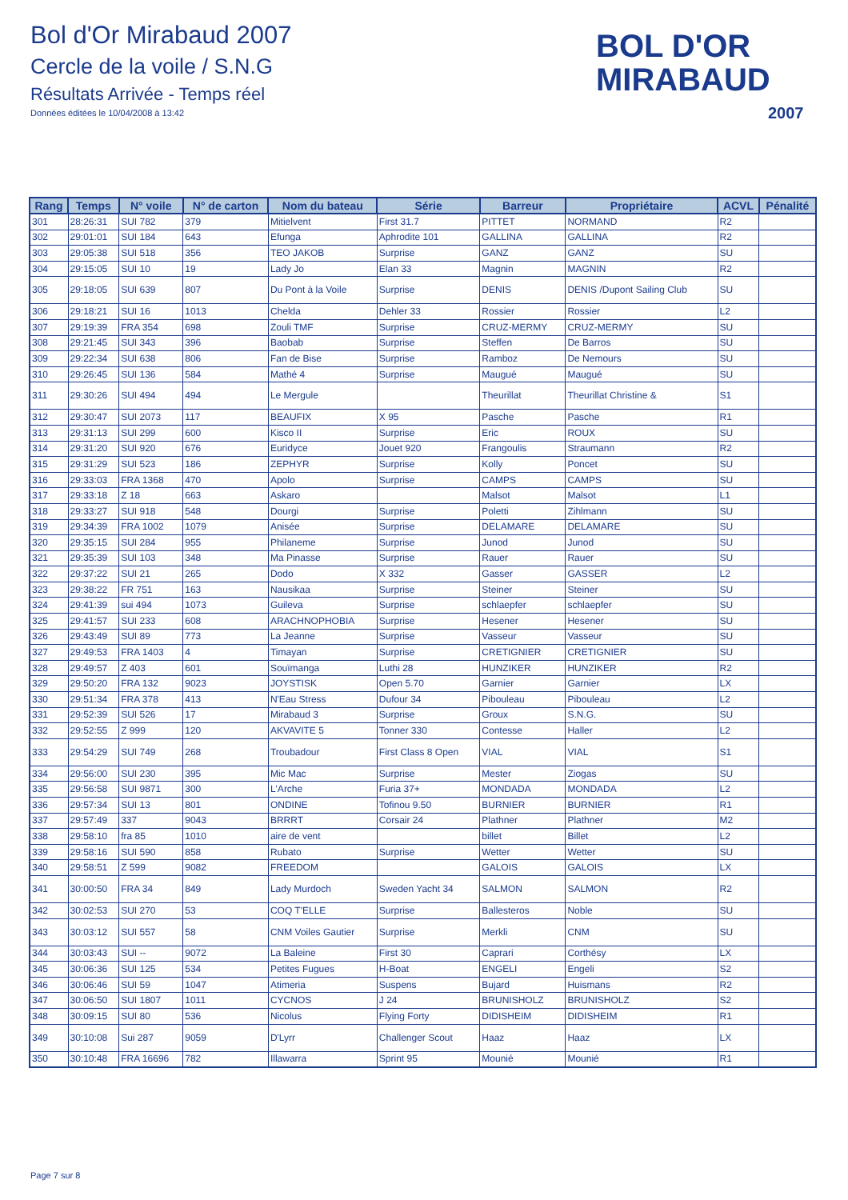Bol d'Or Mirabaud 2007
Cercle de la voile / S.N.G
Résultats Arrivée - Temps réel
Données éditées le 10/04/2008 à 13:42
BOL D'OR
MIRABAUD
2007
| Rang | Temps | N° voile | N° de carton | Nom du bateau | Série | Barreur | Propriétaire | ACVL | Pénalité |
| --- | --- | --- | --- | --- | --- | --- | --- | --- | --- |
| 301 | 28:26:31 | SUI 782 | 379 | Mitielvent | First 31.7 | PITTET | NORMAND | R2 | |
| 302 | 29:01:01 | SUI 184 | 643 | Efunga | Aphrodite 101 | GALLINA | GALLINA | R2 | |
| 303 | 29:05:38 | SUI 518 | 356 | TEO JAKOB | Surprise | GANZ | GANZ | SU | |
| 304 | 29:15:05 | SUI 10 | 19 | Lady Jo | Elan 33 | Magnin | MAGNIN | R2 | |
| 305 | 29:18:05 | SUI 639 | 807 | Du Pont à la Voile | Surprise | DENIS | DENIS /Dupont Sailing Club | SU | |
| 306 | 29:18:21 | SUI 16 | 1013 | Chelda | Dehler 33 | Rossier | Rossier | L2 | |
| 307 | 29:19:39 | FRA 354 | 698 | Zouli TMF | Surprise | CRUZ-MERMY | CRUZ-MERMY | SU | |
| 308 | 29:21:45 | SUI 343 | 396 | Baobab | Surprise | Steffen | De Barros | SU | |
| 309 | 29:22:34 | SUI 638 | 806 | Fan de Bise | Surprise | Ramboz | De Nemours | SU | |
| 310 | 29:26:45 | SUI 136 | 584 | Mathé 4 | Surprise | Maugué | Maugué | SU | |
| 311 | 29:30:26 | SUI 494 | 494 | Le Mergule | | Theurillat | Theurillat Christine & | S1 | |
| 312 | 29:30:47 | SUI 2073 | 117 | BEAUFIX | X 95 | Pasche | Pasche | R1 | |
| 313 | 29:31:13 | SUI 299 | 600 | Kisco II | Surprise | Eric | ROUX | SU | |
| 314 | 29:31:20 | SUI 920 | 676 | Euridyce | Jouet 920 | Frangoulis | Straumann | R2 | |
| 315 | 29:31:29 | SUI 523 | 186 | ZEPHYR | Surprise | Kolly | Poncet | SU | |
| 316 | 29:33:03 | FRA 1368 | 470 | Apolo | Surprise | CAMPS | CAMPS | SU | |
| 317 | 29:33:18 | Z 18 | 663 | Askaro | | Malsot | Malsot | L1 | |
| 318 | 29:33:27 | SUI 918 | 548 | Dourgi | Surprise | Poletti | Zihlmann | SU | |
| 319 | 29:34:39 | FRA 1002 | 1079 | Anisée | Surprise | DELAMARE | DELAMARE | SU | |
| 320 | 29:35:15 | SUI 284 | 955 | Philaneme | Surprise | Junod | Junod | SU | |
| 321 | 29:35:39 | SUI 103 | 348 | Ma Pinasse | Surprise | Rauer | Rauer | SU | |
| 322 | 29:37:22 | SUI 21 | 265 | Dodo | X 332 | Gasser | GASSER | L2 | |
| 323 | 29:38:22 | FR 751 | 163 | Nausikaa | Surprise | Steiner | Steiner | SU | |
| 324 | 29:41:39 | sui 494 | 1073 | Guileva | Surprise | schlaepfer | schlaepfer | SU | |
| 325 | 29:41:57 | SUI 233 | 608 | ARACHNOPHOBIA | Surprise | Hesener | Hesener | SU | |
| 326 | 29:43:49 | SUI 89 | 773 | La Jeanne | Surprise | Vasseur | Vasseur | SU | |
| 327 | 29:49:53 | FRA 1403 | 4 | Timayan | Surprise | CRETIGNIER | CRETIGNIER | SU | |
| 328 | 29:49:57 | Z 403 | 601 | Souïmanga | Luthi 28 | HUNZIKER | HUNZIKER | R2 | |
| 329 | 29:50:20 | FRA 132 | 9023 | JOYSTISK | Open 5.70 | Garnier | Garnier | LX | |
| 330 | 29:51:34 | FRA 378 | 413 | N'Eau Stress | Dufour 34 | Pibouleau | Pibouleau | L2 | |
| 331 | 29:52:39 | SUI 526 | 17 | Mirabaud 3 | Surprise | Groux | S.N.G. | SU | |
| 332 | 29:52:55 | Z 999 | 120 | AKVAVITE 5 | Tonner 330 | Contesse | Haller | L2 | |
| 333 | 29:54:29 | SUI 749 | 268 | Troubadour | First Class 8 Open | VIAL | VIAL | S1 | |
| 334 | 29:56:00 | SUI 230 | 395 | Mic Mac | Surprise | Mester | Ziogas | SU | |
| 335 | 29:56:58 | SUI 9871 | 300 | L'Arche | Furia 37+ | MONDADA | MONDADA | L2 | |
| 336 | 29:57:34 | SUI 13 | 801 | ONDINE | Tofinou 9.50 | BURNIER | BURNIER | R1 | |
| 337 | 29:57:49 | 337 | 9043 | BRRRT | Corsair 24 | Plathner | Plathner | M2 | |
| 338 | 29:58:10 | fra 85 | 1010 | aire de vent | | billet | Billet | L2 | |
| 339 | 29:58:16 | SUI 590 | 858 | Rubato | Surprise | Wetter | Wetter | SU | |
| 340 | 29:58:51 | Z 599 | 9082 | FREEDOM | | GALOIS | GALOIS | LX | |
| 341 | 30:00:50 | FRA 34 | 849 | Lady Murdoch | Sweden Yacht 34 | SALMON | SALMON | R2 | |
| 342 | 30:02:53 | SUI 270 | 53 | COQ T'ELLE | Surprise | Ballesteros | Noble | SU | |
| 343 | 30:03:12 | SUI 557 | 58 | CNM Voiles Gautier | Surprise | Merkli | CNM | SU | |
| 344 | 30:03:43 | SUI -- | 9072 | La Baleine | First 30 | Caprari | Corthésy | LX | |
| 345 | 30:06:36 | SUI 125 | 534 | Petites Fugues | H-Boat | ENGELI | Engeli | S2 | |
| 346 | 30:06:46 | SUI 59 | 1047 | Atimeria | Suspens | Bujard | Huismans | R2 | |
| 347 | 30:06:50 | SUI 1807 | 1011 | CYCNOS | J 24 | BRUNISHOLZ | BRUNISHOLZ | S2 | |
| 348 | 30:09:15 | SUI 80 | 536 | Nicolus | Flying Forty | DIDISHEIM | DIDISHEIM | R1 | |
| 349 | 30:10:08 | Sui 287 | 9059 | D'Lyrr | Challenger Scout | Haaz | Haaz | LX | |
| 350 | 30:10:48 | FRA 16696 | 782 | Illawarra | Sprint 95 | Mounié | Mounié | R1 | |
Page 7 sur 8